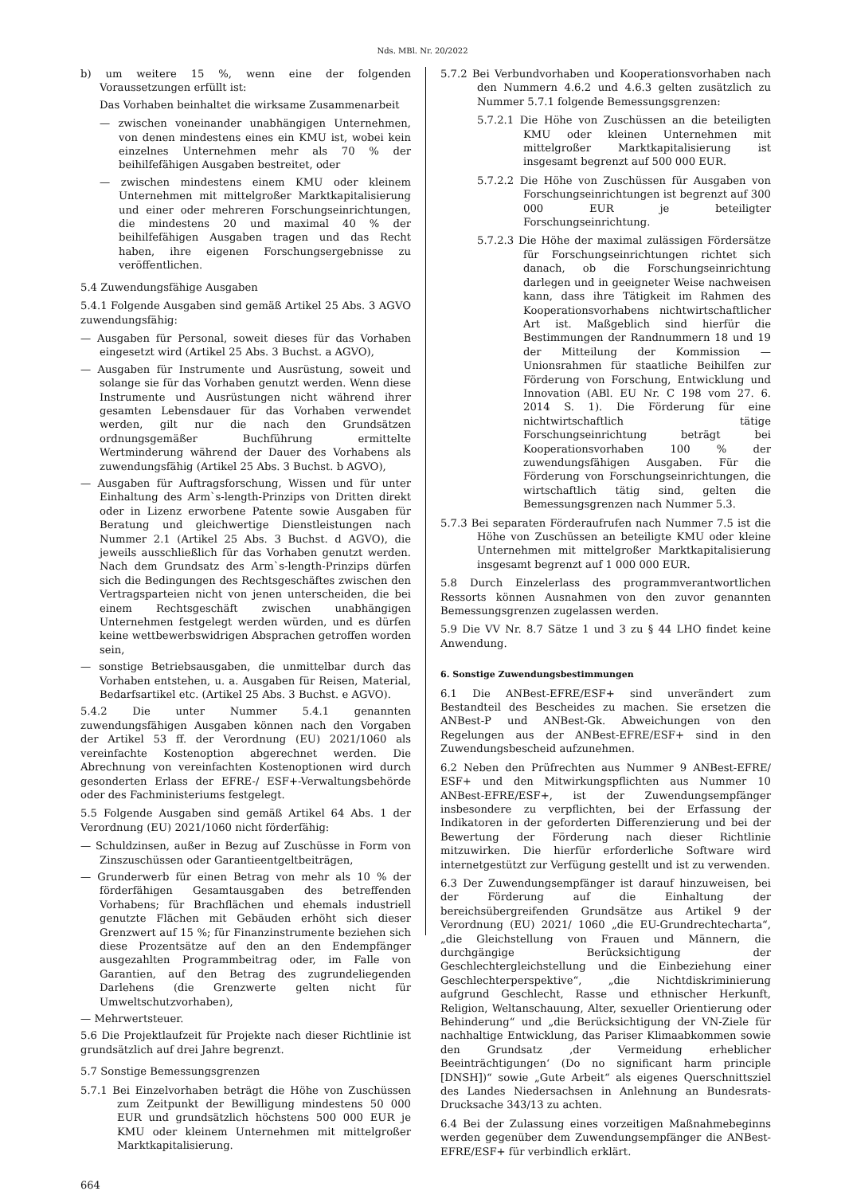Nds. MBl. Nr. 20/2022
b) um weitere 15 %, wenn eine der folgenden Voraussetzungen erfüllt ist:
Das Vorhaben beinhaltet die wirksame Zusammenarbeit
— zwischen voneinander unabhängigen Unternehmen, von denen mindestens eines ein KMU ist, wobei kein einzelnes Unternehmen mehr als 70 % der beihilfefähigen Ausgaben bestreitet, oder
— zwischen mindestens einem KMU oder kleinem Unternehmen mit mittelgroßer Marktkapitalisierung und einer oder mehreren Forschungseinrichtungen, die mindestens 20 und maximal 40 % der beihilfefähigen Ausgaben tragen und das Recht haben, ihre eigenen Forschungsergebnisse zu veröffentlichen.
5.4 Zuwendungsfähige Ausgaben
5.4.1 Folgende Ausgaben sind gemäß Artikel 25 Abs. 3 AGVO zuwendungsfähig:
— Ausgaben für Personal, soweit dieses für das Vorhaben eingesetzt wird (Artikel 25 Abs. 3 Buchst. a AGVO),
— Ausgaben für Instrumente und Ausrüstung, soweit und solange sie für das Vorhaben genutzt werden. Wenn diese Instrumente und Ausrüstungen nicht während ihrer gesamten Lebensdauer für das Vorhaben verwendet werden, gilt nur die nach den Grundsätzen ordnungsgemäßer Buchführung ermittelte Wertminderung während der Dauer des Vorhabens als zuwendungsfähig (Artikel 25 Abs. 3 Buchst. b AGVO),
— Ausgaben für Auftragsforschung, Wissen und für unter Einhaltung des Arm`s-length-Prinzips von Dritten direkt oder in Lizenz erworbene Patente sowie Ausgaben für Beratung und gleichwertige Dienstleistungen nach Nummer 2.1 (Artikel 25 Abs. 3 Buchst. d AGVO), die jeweils ausschließlich für das Vorhaben genutzt werden. Nach dem Grundsatz des Arm`s-length-Prinzips dürfen sich die Bedingungen des Rechtsgeschäftes zwischen den Vertragsparteien nicht von jenen unterscheiden, die bei einem Rechtsgeschäft zwischen unabhängigen Unternehmen festgelegt werden würden, und es dürfen keine wettbewerbswidrigen Absprachen getroffen worden sein,
— sonstige Betriebsausgaben, die unmittelbar durch das Vorhaben entstehen, u. a. Ausgaben für Reisen, Material, Bedarfsartikel etc. (Artikel 25 Abs. 3 Buchst. e AGVO).
5.4.2 Die unter Nummer 5.4.1 genannten zuwendungsfähigen Ausgaben können nach den Vorgaben der Artikel 53 ff. der Verordnung (EU) 2021/1060 als vereinfachte Kostenoption abgerechnet werden. Die Abrechnung von vereinfachten Kostenoptionen wird durch gesonderten Erlass der EFRE-/ ESF+-Verwaltungsbehörde oder des Fachministeriums festgelegt.
5.5 Folgende Ausgaben sind gemäß Artikel 64 Abs. 1 der Verordnung (EU) 2021/1060 nicht förderfähig:
— Schuldzinsen, außer in Bezug auf Zuschüsse in Form von Zinszuschüssen oder Garantieentgeltbeiträgen,
— Grunderwerb für einen Betrag von mehr als 10 % der förderfähigen Gesamtausgaben des betreffenden Vorhabens; für Brachflächen und ehemals industriell genutzte Flächen mit Gebäuden erhöht sich dieser Grenzwert auf 15 %; für Finanzinstrumente beziehen sich diese Prozentsätze auf den an den Endempfänger ausgezahlten Programmbeitrag oder, im Falle von Garantien, auf den Betrag des zugrundeliegenden Darlehens (die Grenzwerte gelten nicht für Umweltschutzvorhaben),
— Mehrwertsteuer.
5.6 Die Projektlaufzeit für Projekte nach dieser Richtlinie ist grundsätzlich auf drei Jahre begrenzt.
5.7 Sonstige Bemessungsgrenzen
5.7.1 Bei Einzelvorhaben beträgt die Höhe von Zuschüssen zum Zeitpunkt der Bewilligung mindestens 50 000 EUR und grundsätzlich höchstens 500 000 EUR je KMU oder kleinem Unternehmen mit mittelgroßer Marktkapitalisierung.
5.7.2 Bei Verbundvorhaben und Kooperationsvorhaben nach den Nummern 4.6.2 und 4.6.3 gelten zusätzlich zu Nummer 5.7.1 folgende Bemessungsgrenzen:
5.7.2.1 Die Höhe von Zuschüssen an die beteiligten KMU oder kleinen Unternehmen mit mittelgroßer Marktkapitalisierung ist insgesamt begrenzt auf 500 000 EUR.
5.7.2.2 Die Höhe von Zuschüssen für Ausgaben von Forschungseinrichtungen ist begrenzt auf 300 000 EUR je beteiligter Forschungseinrichtung.
5.7.2.3 Die Höhe der maximal zulässigen Fördersätze für Forschungseinrichtungen richtet sich danach, ob die Forschungseinrichtung darlegen und in geeigneter Weise nachweisen kann, dass ihre Tätigkeit im Rahmen des Kooperationsvorhabens nichtwirtschaftlicher Art ist. Maßgeblich sind hierfür die Bestimmungen der Randnummern 18 und 19 der Mitteilung der Kommission — Unionsrahmen für staatliche Beihilfen zur Förderung von Forschung, Entwicklung und Innovation (ABl. EU Nr. C 198 vom 27. 6. 2014 S. 1). Die Förderung für eine nichtwirtschaftlich tätige Forschungseinrichtung beträgt bei Kooperationsvorhaben 100 % der zuwendungsfähigen Ausgaben. Für die Förderung von Forschungseinrichtungen, die wirtschaftlich tätig sind, gelten die Bemessungsgrenzen nach Nummer 5.3.
5.7.3 Bei separaten Förderaufrufen nach Nummer 7.5 ist die Höhe von Zuschüssen an beteiligte KMU oder kleine Unternehmen mit mittelgroßer Marktkapitalisierung insgesamt begrenzt auf 1 000 000 EUR.
5.8 Durch Einzelerlass des programmverantwortlichen Ressorts können Ausnahmen von den zuvor genannten Bemessungsgrenzen zugelassen werden.
5.9 Die VV Nr. 8.7 Sätze 1 und 3 zu § 44 LHO findet keine Anwendung.
6. Sonstige Zuwendungsbestimmungen
6.1 Die ANBest-EFRE/ESF+ sind unverändert zum Bestandteil des Bescheides zu machen. Sie ersetzen die ANBest-P und ANBest-Gk. Abweichungen von den Regelungen aus der ANBest-EFRE/ESF+ sind in den Zuwendungsbescheid aufzunehmen.
6.2 Neben den Prüfrechten aus Nummer 9 ANBest-EFRE/ ESF+ und den Mitwirkungspflichten aus Nummer 10 ANBest-EFRE/ESF+, ist der Zuwendungsempfänger insbesondere zu verpflichten, bei der Erfassung der Indikatoren in der geforderten Differenzierung und bei der Bewertung der Förderung nach dieser Richtlinie mitzuwirken. Die hierfür erforderliche Software wird internetgestützt zur Verfügung gestellt und ist zu verwenden.
6.3 Der Zuwendungsempfänger ist darauf hinzuweisen, bei der Förderung auf die Einhaltung der bereichsübergreifenden Grundsätze aus Artikel 9 der Verordnung (EU) 2021/ 1060 „die EU-Grundrechtecharta“, „die Gleichstellung von Frauen und Männern, die durchgängige Berücksichtigung der Geschlechtergleichstellung und die Einbeziehung einer Geschlechterperspektive“, „die Nichtdiskriminierung aufgrund Geschlecht, Rasse und ethnischer Herkunft, Religion, Weltanschauung, Alter, sexueller Orientierung oder Behinderung“ und „die Berücksichtigung der VN-Ziele für nachhaltige Entwicklung, das Pariser Klimaabkommen sowie den Grundsatz ‚der Vermeidung erheblicher Beeinträchtigungen‘ (Do no significant harm principle [DNSH])“ sowie „Gute Arbeit“ als eigenes Querschnittsziel des Landes Niedersachsen in Anlehnung an Bundesrats-Drucksache 343/13 zu achten.
6.4 Bei der Zulassung eines vorzeitigen Maßnahmebeginns werden gegenüber dem Zuwendungsempfänger die ANBest-EFRE/ESF+ für verbindlich erklärt.
664